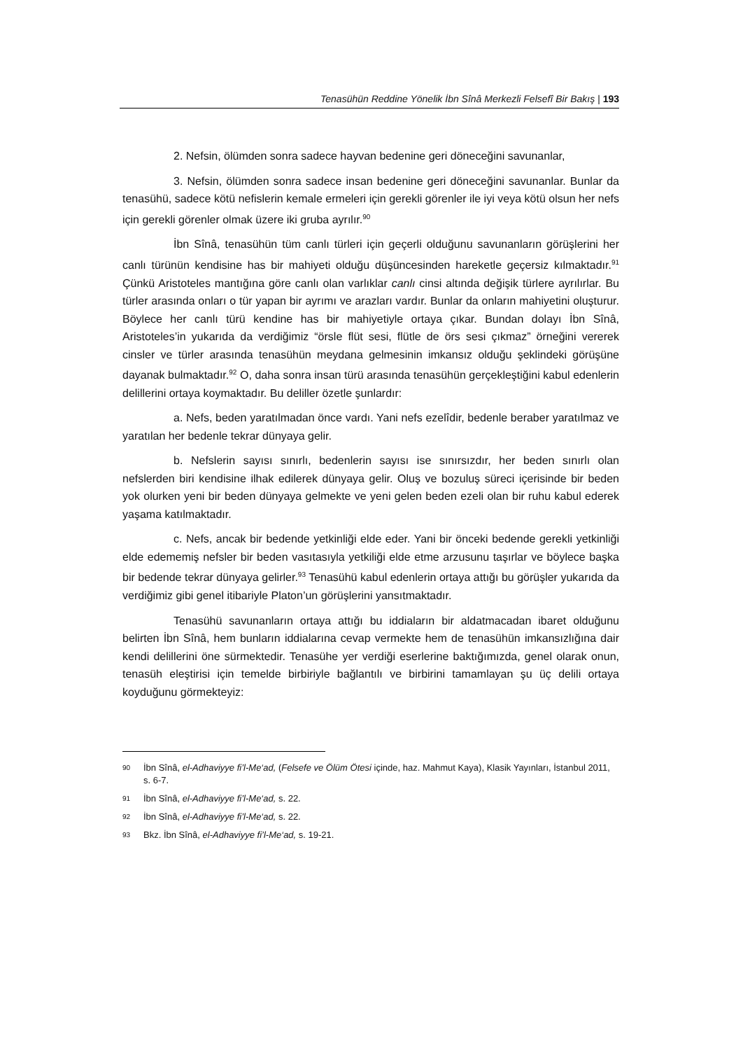Tenasühün Reddine Yönelik İbn Sînâ Merkezli Felsefî Bir Bakış | 193
2. Nefsin, ölümden sonra sadece hayvan bedenine geri döneceğini savunanlar,
3. Nefsin, ölümden sonra sadece insan bedenine geri döneceğini savunanlar. Bunlar da tenasühü, sadece kötü nefislerin kemale ermeleri için gerekli görenler ile iyi veya kötü olsun her nefs için gerekli görenler olmak üzere iki gruba ayrılır.<sup>90</sup>
İbn Sînâ, tenasühün tüm canlı türleri için geçerli olduğunu savunanların görüşlerini her canlı türünün kendisine has bir mahiyeti olduğu düşüncesinden hareketle geçersiz kılmaktadır.<sup>91</sup> Çünkü Aristoteles mantığına göre canlı olan varlıklar canlı cinsi altında değişik türlere ayrılırlar. Bu türler arasında onları o tür yapan bir ayrımı ve arazları vardır. Bunlar da onların mahiyetini oluşturur. Böylece her canlı türü kendine has bir mahiyetiyle ortaya çıkar. Bundan dolayı İbn Sînâ, Aristoteles’in yukarıda da verdiğimiz “örsle flüt sesi, flütle de örs sesi çıkmaz” örneğini vererek cinsler ve türler arasında tenasühün meydana gelmesinin imkansız olduğu şeklindeki görüşüne dayanak bulmaktadır.<sup>92</sup> O, daha sonra insan türü arasında tenasühün gerçekleştiğini kabul edenlerin delillerini ortaya koymaktadır. Bu deliller özetle şunlardır:
a. Nefs, beden yaratılmadan önce vardı. Yani nefs ezelîdir, bedenle beraber yaratılmaz ve yaratılan her bedenle tekrar dünyaya gelir.
b. Nefslerin sayısı sınırlı, bedenlerin sayısı ise sınırsızdır, her beden sınırlı olan nefslerden biri kendisine ilhak edilerek dünyaya gelir. Oluş ve bozuluş süreci içerisinde bir beden yok olurken yeni bir beden dünyaya gelmekte ve yeni gelen beden ezeli olan bir ruhu kabul ederek yaşama katılmaktadır.
c. Nefs, ancak bir bedende yetkinliği elde eder. Yani bir önceki bedende gerekli yetkinliği elde edememiş nefsler bir beden vasıtasıyla yetkiliği elde etme arzusunu taşırlar ve böylece başka bir bedende tekrar dünyaya gelirler.<sup>93</sup> Tenasühü kabul edenlerin ortaya attığı bu görüşler yukarıda da verdiğimiz gibi genel itibariyle Platon’un görüşlerini yansıtmaktadır.
Tenasühü savunanların ortaya attığı bu iddiaların bir aldatmacadan ibaret olduğunu belirten İbn Sînâ, hem bunların iddialarına cevap vermekte hem de tenasühün imkansızlığına dair kendi delillerini öne sürmektedir. Tenasühe yer verdiği eserlerine baktığımızda, genel olarak onun, tenasüh eleştirisi için temelde birbiriyle bağlantılı ve birbirini tamamlayan şu üç delili ortaya koyduğunu görmekteyiz:
90 İbn Sînâ, el-Adhaviyye fi’l-Me‘ad, (Felsefe ve Ölüm Ötesi içinde, haz. Mahmut Kaya), Klasik Yayınları, İstanbul 2011, s. 6-7.
91 İbn Sînâ, el-Adhaviyye fi’l-Me‘ad, s. 22.
92 İbn Sînâ, el-Adhaviyye fi’l-Me‘ad, s. 22.
93 Bkz. İbn Sînâ, el-Adhaviyye fi’l-Me‘ad, s. 19-21.